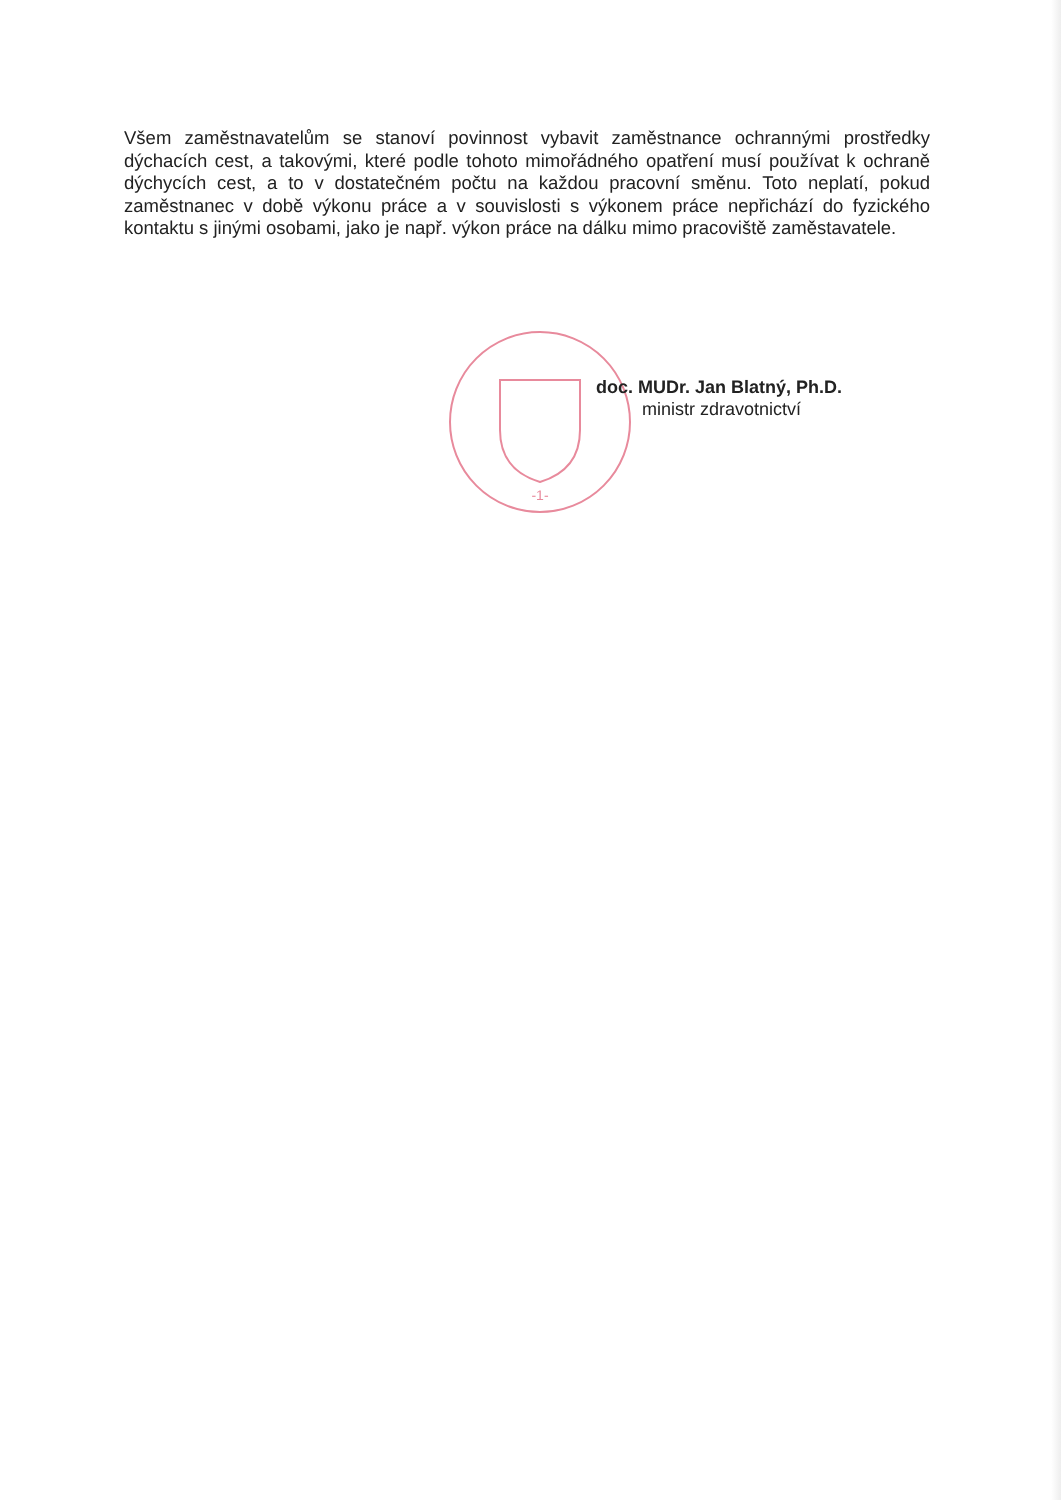-1-
Všem zaměstnavatelům se stanoví povinnost vybavit zaměstnance ochrannými prostředky dýchacích cest, a takovými, které podle tohoto mimořádného opatření musí používat k ochraně dýchycích cest, a to v dostatečném počtu na každou pracovní směnu. Toto neplatí, pokud zaměstnanec v době výkonu práce a v souvislosti s výkonem práce nepřichází do fyzického kontaktu s jinými osobami, jako je např. výkon práce na dálku mimo pracoviště zaměstavatele.
doc. MUDr. Jan Blatný, Ph.D.
ministr zdravotnictví